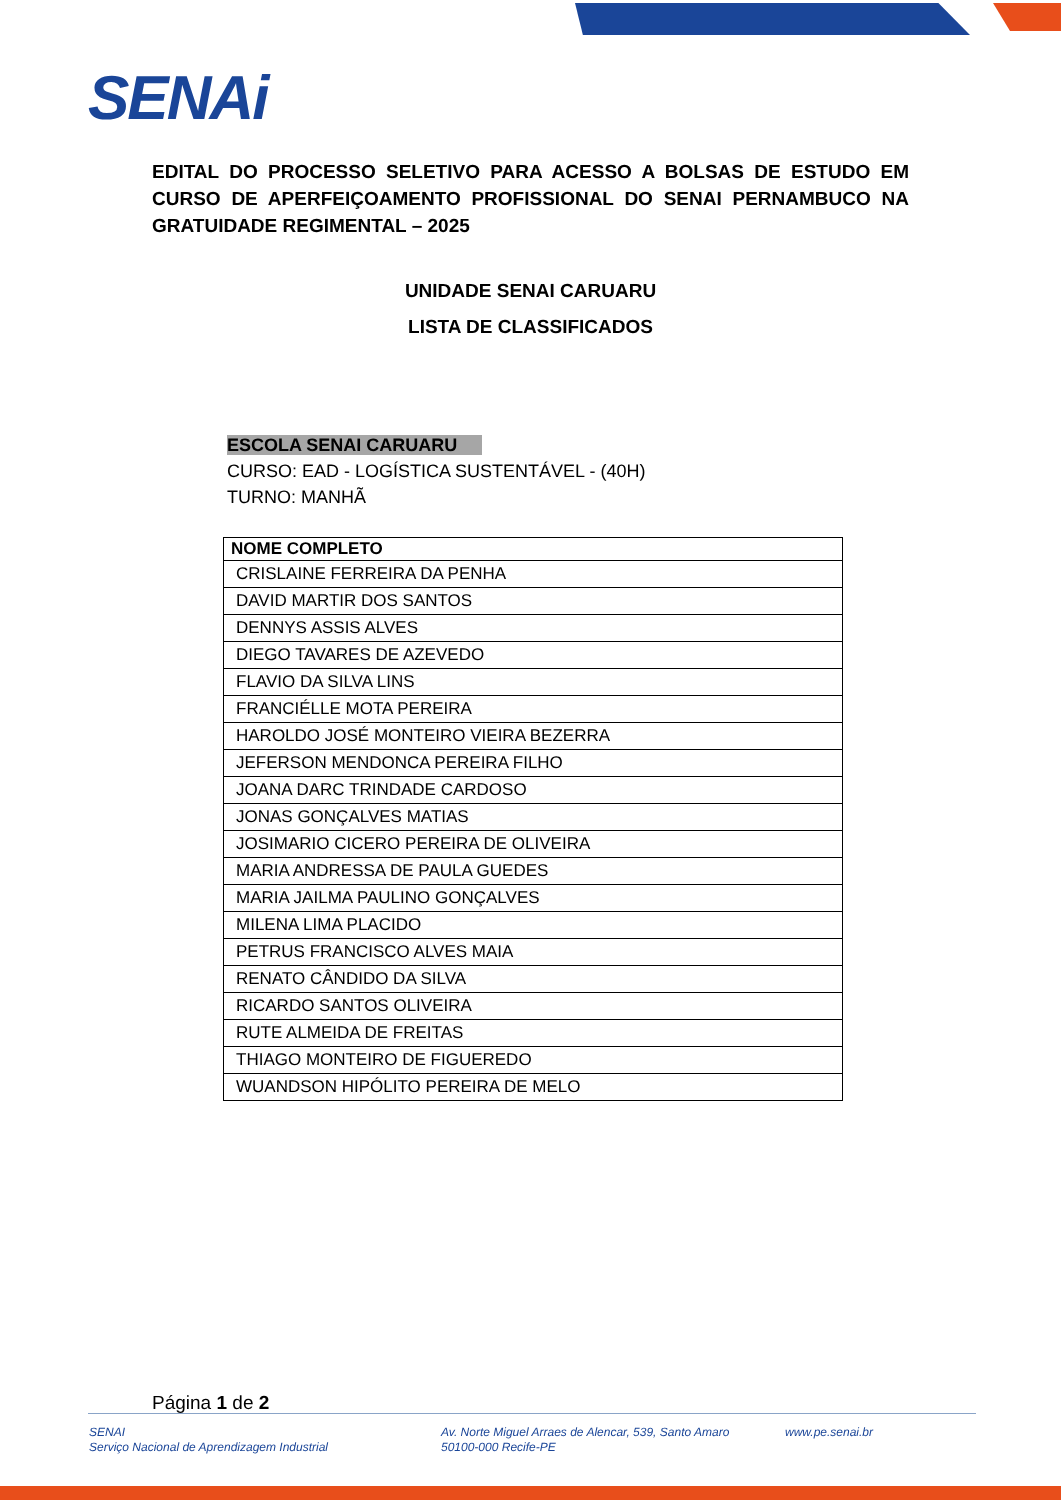SENAi
EDITAL DO PROCESSO SELETIVO PARA ACESSO A BOLSAS DE ESTUDO EM CURSO DE APERFEIÇOAMENTO PROFISSIONAL DO SENAI PERNAMBUCO NA GRATUIDADE REGIMENTAL – 2025
UNIDADE SENAI CARUARU
LISTA DE CLASSIFICADOS
ESCOLA SENAI CARUARU
CURSO: EAD - LOGÍSTICA SUSTENTÁVEL - (40H)
TURNO: MANHÃ
| NOME COMPLETO |
| --- |
| CRISLAINE FERREIRA DA PENHA |
| DAVID MARTIR DOS SANTOS |
| DENNYS ASSIS ALVES |
| DIEGO TAVARES DE AZEVEDO |
| FLAVIO DA SILVA LINS |
| FRANCIÉLLE MOTA PEREIRA |
| HAROLDO JOSÉ MONTEIRO VIEIRA BEZERRA |
| JEFERSON MENDONCA PEREIRA FILHO |
| JOANA DARC TRINDADE CARDOSO |
| JONAS GONÇALVES MATIAS |
| JOSIMARIO CICERO PEREIRA DE OLIVEIRA |
| MARIA ANDRESSA DE PAULA GUEDES |
| MARIA JAILMA PAULINO GONÇALVES |
| MILENA LIMA PLACIDO |
| PETRUS FRANCISCO ALVES MAIA |
| RENATO CÂNDIDO DA SILVA |
| RICARDO SANTOS OLIVEIRA |
| RUTE ALMEIDA DE FREITAS |
| THIAGO MONTEIRO DE FIGUEREDO |
| WUANDSON HIPÓLITO PEREIRA DE MELO |
Página 1 de 2
SENAI
Serviço Nacional de Aprendizagem Industrial
Av. Norte Miguel Arraes de Alencar, 539, Santo Amaro
50100-000 Recife-PE
www.pe.senai.br